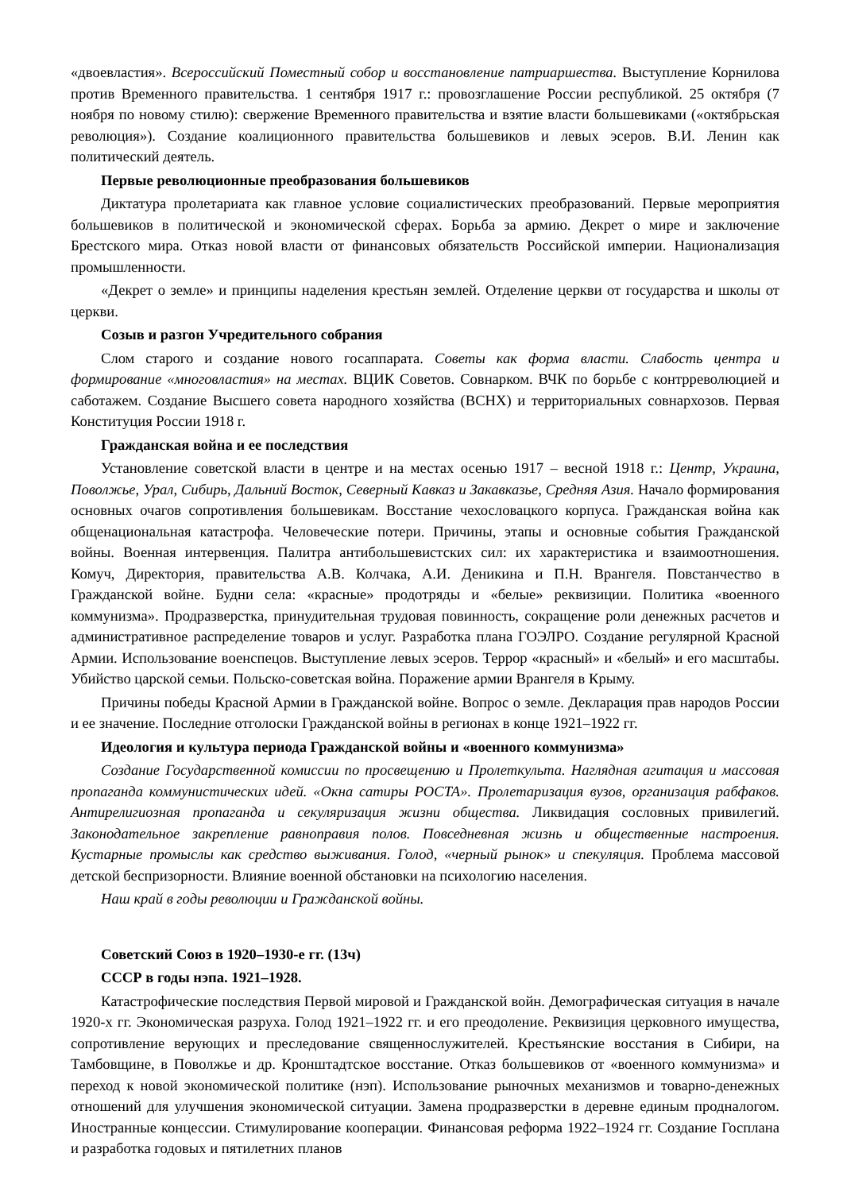«двоевластия». Всероссийский Поместный собор и восстановление патриаршества. Выступление Корнилова против Временного правительства. 1 сентября 1917 г.: провозглашение России республикой. 25 октября (7 ноября по новому стилю): свержение Временного правительства и взятие власти большевиками («октябрьская революция»). Создание коалиционного правительства большевиков и левых эсеров. В.И. Ленин как политический деятель.
Первые революционные преобразования большевиков
Диктатура пролетариата как главное условие социалистических преобразований. Первые мероприятия большевиков в политической и экономической сферах. Борьба за армию. Декрет о мире и заключение Брестского мира. Отказ новой власти от финансовых обязательств Российской империи. Национализация промышленности.
«Декрет о земле» и принципы наделения крестьян землей. Отделение церкви от государства и школы от церкви.
Созыв и разгон Учредительного собрания
Слом старого и создание нового госаппарата. Советы как форма власти. Слабость центра и формирование «многовластия» на местах. ВЦИК Советов. Совнарком. ВЧК по борьбе с контрреволюцией и саботажем. Создание Высшего совета народного хозяйства (ВСНХ) и территориальных совнархозов. Первая Конституция России 1918 г.
Гражданская война и ее последствия
Установление советской власти в центре и на местах осенью 1917 – весной 1918 г.: Центр, Украина, Поволжье, Урал, Сибирь, Дальний Восток, Северный Кавказ и Закавказье, Средняя Азия. Начало формирования основных очагов сопротивления большевикам. Восстание чехословацкого корпуса. Гражданская война как общенациональная катастрофа. Человеческие потери. Причины, этапы и основные события Гражданской войны. Военная интервенция. Палитра антибольшевистских сил: их характеристика и взаимоотношения. Комуч, Директория, правительства А.В. Колчака, А.И. Деникина и П.Н. Врангеля. Повстанчество в Гражданской войне. Будни села: «красные» продотряды и «белые» реквизиции. Политика «военного коммунизма». Продразверстка, принудительная трудовая повинность, сокращение роли денежных расчетов и административное распределение товаров и услуг. Разработка плана ГОЭЛРО. Создание регулярной Красной Армии. Использование военспецов. Выступление левых эсеров. Террор «красный» и «белый» и его масштабы. Убийство царской семьи. Польско-советская война. Поражение армии Врангеля в Крыму.
Причины победы Красной Армии в Гражданской войне. Вопрос о земле. Декларация прав народов России и ее значение. Последние отголоски Гражданской войны в регионах в конце 1921–1922 гг.
Идеология и культура периода Гражданской войны и «военного коммунизма»
Создание Государственной комиссии по просвещению и Пролеткульта. Наглядная агитация и массовая пропаганда коммунистических идей. «Окна сатиры РОСТА». Пролетаризация вузов, организация рабфаков. Антирелигиозная пропаганда и секуляризация жизни общества. Ликвидация сословных привилегий. Законодательное закрепление равноправия полов. Повседневная жизнь и общественные настроения. Кустарные промыслы как средство выживания. Голод, «черный рынок» и спекуляция. Проблема массовой детской беспризорности. Влияние военной обстановки на психологию населения.
Наш край в годы революции и Гражданской войны.
Советский Союз в 1920–1930-е гг. (13ч)
СССР в годы нэпа. 1921–1928.
Катастрофические последствия Первой мировой и Гражданской войн. Демографическая ситуация в начале 1920-х гг. Экономическая разруха. Голод 1921–1922 гг. и его преодоление. Реквизиция церковного имущества, сопротивление верующих и преследование священнослужителей. Крестьянские восстания в Сибири, на Тамбовщине, в Поволжье и др. Кронштадтское восстание. Отказ большевиков от «военного коммунизма» и переход к новой экономической политике (нэп). Использование рыночных механизмов и товарно-денежных отношений для улучшения экономической ситуации. Замена продразверстки в деревне единым продналогом. Иностранные концессии. Стимулирование кооперации. Финансовая реформа 1922–1924 гг. Создание Госплана и разработка годовых и пятилетних планов